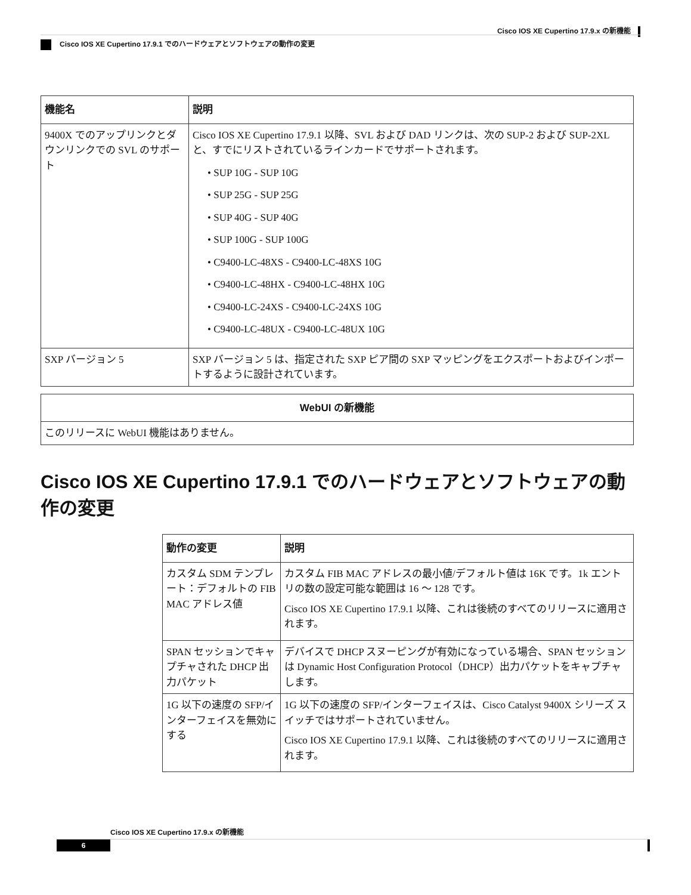Cisco IOS XE Cupertino 17.9.x の新機能
Cisco IOS XE Cupertino 17.9.1 でのハードウェアとソフトウェアの動作の変更
| 機能名 | 説明 |
| --- | --- |
| 9400X でのアップリンクとダウンリンクでの SVL のサポート | Cisco IOS XE Cupertino 17.9.1 以降、SVL および DAD リンクは、次の SUP-2 および SUP-2XL と、すでにリストされているラインカードでサポートされます。 • SUP 10G - SUP 10G • SUP 25G - SUP 25G • SUP 40G - SUP 40G • SUP 100G - SUP 100G • C9400-LC-48XS - C9400-LC-48XS 10G • C9400-LC-48HX - C9400-LC-48HX 10G • C9400-LC-24XS - C9400-LC-24XS 10G • C9400-LC-48UX - C9400-LC-48UX 10G |
| SXP バージョン 5 | SXP バージョン 5 は、指定された SXP ピア間の SXP マッピングをエクスポートおよびインポートするように設計されています。 |
| WebUI の新機能 |
| --- |
| このリリースに WebUI 機能はありません。 |
Cisco IOS XE Cupertino 17.9.1 でのハードウェアとソフトウェアの動作の変更
| 動作の変更 | 説明 |
| --- | --- |
| カスタム SDM テンプレート：デフォルトの FIB MAC アドレス値 | カスタム FIB MAC アドレスの最小値/デフォルト値は 16K です。1k エントリの数の設定可能な範囲は 16 ～ 128 です。 Cisco IOS XE Cupertino 17.9.1 以降、これは後続のすべてのリリースに適用されます。 |
| SPAN セッションでキャプチャされた DHCP 出力パケット | デバイスで DHCP スヌーピングが有効になっている場合、SPAN セッションは Dynamic Host Configuration Protocol（DHCP）出力パケットをキャプチャします。 |
| 1G 以下の速度の SFP/インターフェイスを無効にする | 1G 以下の速度の SFP/インターフェイスは、Cisco Catalyst 9400X シリーズ スイッチではサポートされていません。 Cisco IOS XE Cupertino 17.9.1 以降、これは後続のすべてのリリースに適用されます。 |
Cisco IOS XE Cupertino 17.9.x の新機能
6